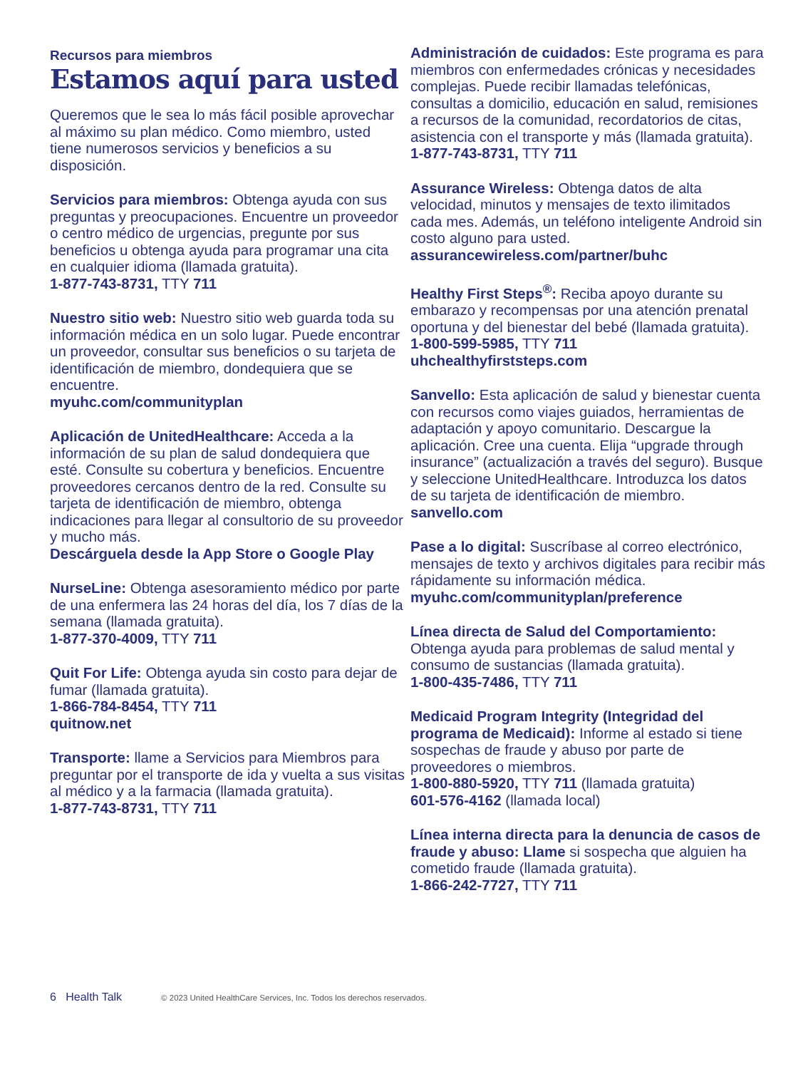Recursos para miembros
Estamos aquí para usted
Queremos que le sea lo más fácil posible aprovechar al máximo su plan médico. Como miembro, usted tiene numerosos servicios y beneficios a su disposición.
Servicios para miembros: Obtenga ayuda con sus preguntas y preocupaciones. Encuentre un proveedor o centro médico de urgencias, pregunte por sus beneficios u obtenga ayuda para programar una cita en cualquier idioma (llamada gratuita).
1-877-743-8731, TTY 711
Nuestro sitio web: Nuestro sitio web guarda toda su información médica en un solo lugar. Puede encontrar un proveedor, consultar sus beneficios o su tarjeta de identificación de miembro, dondequiera que se encuentre.
myuhc.com/communityplan
Aplicación de UnitedHealthcare: Acceda a la información de su plan de salud dondequiera que esté. Consulte su cobertura y beneficios. Encuentre proveedores cercanos dentro de la red. Consulte su tarjeta de identificación de miembro, obtenga indicaciones para llegar al consultorio de su proveedor y mucho más.
Descárguela desde la App Store o Google Play
NurseLine: Obtenga asesoramiento médico por parte de una enfermera las 24 horas del día, los 7 días de la semana (llamada gratuita).
1-877-370-4009, TTY 711
Quit For Life: Obtenga ayuda sin costo para dejar de fumar (llamada gratuita).
1-866-784-8454, TTY 711
quitnow.net
Transporte: llame a Servicios para Miembros para preguntar por el transporte de ida y vuelta a sus visitas al médico y a la farmacia (llamada gratuita).
1-877-743-8731, TTY 711
Administración de cuidados: Este programa es para miembros con enfermedades crónicas y necesidades complejas. Puede recibir llamadas telefónicas, consultas a domicilio, educación en salud, remisiones a recursos de la comunidad, recordatorios de citas, asistencia con el transporte y más (llamada gratuita).
1-877-743-8731, TTY 711
Assurance Wireless: Obtenga datos de alta velocidad, minutos y mensajes de texto ilimitados cada mes. Además, un teléfono inteligente Android sin costo alguno para usted.
assurancewireless.com/partner/buhc
Healthy First Steps<sup>®</sup>: Reciba apoyo durante su embarazo y recompensas por una atención prenatal oportuna y del bienestar del bebé (llamada gratuita).
1-800-599-5985, TTY 711
uhchealthyfirststeps.com
Sanvello: Esta aplicación de salud y bienestar cuenta con recursos como viajes guiados, herramientas de adaptación y apoyo comunitario. Descargue la aplicación. Cree una cuenta. Elija “upgrade through insurance” (actualización a través del seguro). Busque y seleccione UnitedHealthcare. Introduzca los datos de su tarjeta de identificación de miembro.
sanvello.com
Pase a lo digital: Suscríbase al correo electrónico, mensajes de texto y archivos digitales para recibir más rápidamente su información médica.
myuhc.com/communityplan/preference
Línea directa de Salud del Comportamiento: Obtenga ayuda para problemas de salud mental y consumo de sustancias (llamada gratuita).
1-800-435-7486, TTY 711
Medicaid Program Integrity (Integridad del programa de Medicaid): Informe al estado si tiene sospechas de fraude y abuso por parte de proveedores o miembros.
1-800-880-5920, TTY 711 (llamada gratuita)
601-576-4162 (llamada local)
Línea interna directa para la denuncia de casos de fraude y abuso: Llame si sospecha que alguien ha cometido fraude (llamada gratuita).
1-866-242-7727, TTY 711
6 Health Talk © 2023 United HealthCare Services, Inc. Todos los derechos reservados.